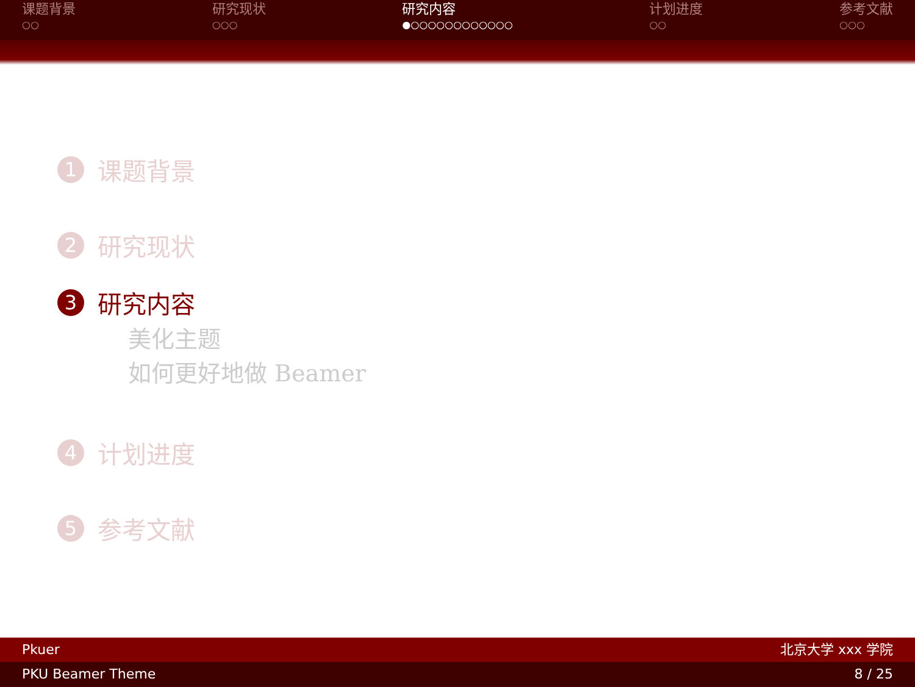课题背景
○○
研究现状
○○○
研究内容
●○○○○○○○○○○○○
计划进度
○○
参考文献
○○○
1
课题背景
2
研究现状
3
研究内容
美化主题
如何更好地做 Beamer
4
计划进度
5
参考文献
Pkuer 北京大学 xxx 学院
PKU Beamer Theme 8 / 25